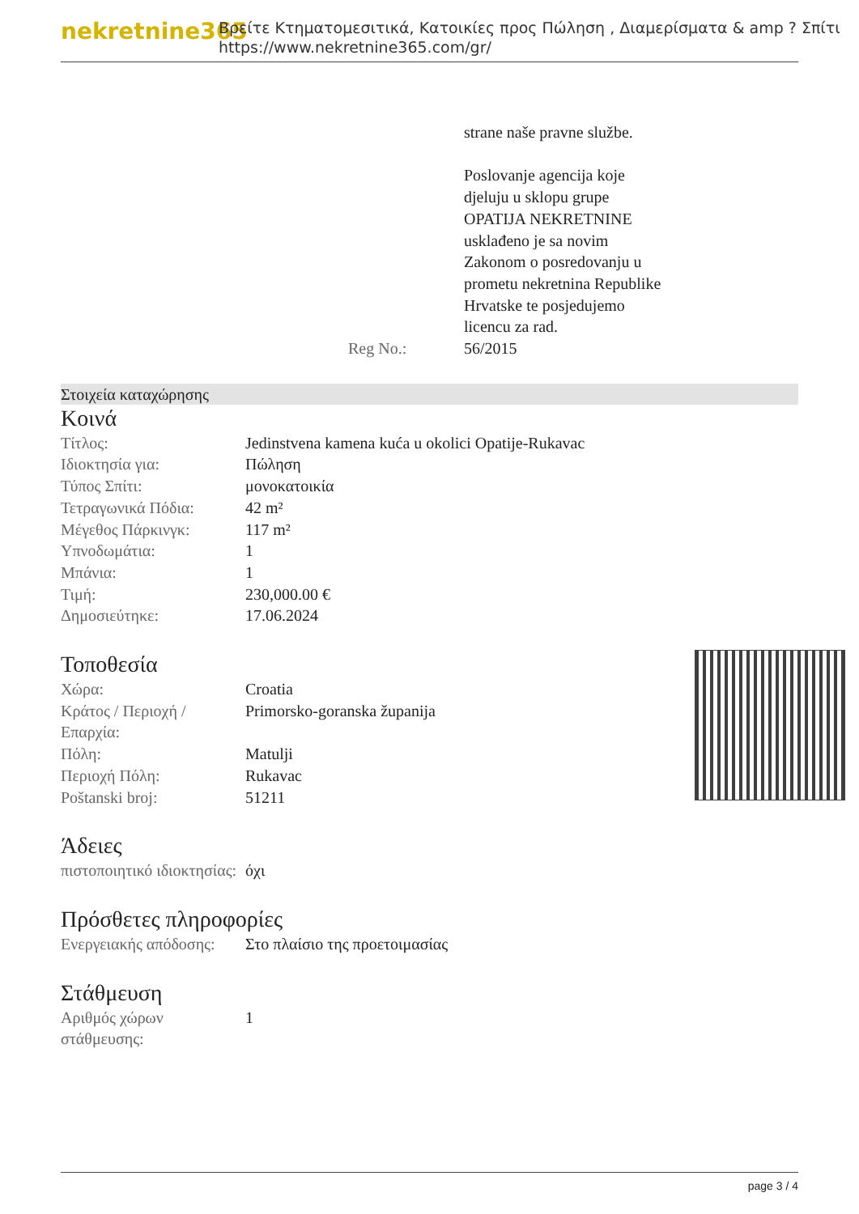nekretnine365
Βρείτε Κτηματομεσιτικά, Κατοικίες προς Πώληση , Διαμερίσματα & amp ? Σπίτι
https://www.nekretnine365.com/gr/
| | strane naše pravne službe. Poslovanje agencija koje djeluju u sklopu grupe OPATIJA NEKRETNINE usklađeno je sa novim Zakonom o posredovanju u prometu nekretnina Republike Hrvatske te posjedujemo licencu za rad. |
| Reg No.: | 56/2015 |
Στοιχεία καταχώρησης
Κοινά
| Τίτλος: | Jedinstvena kamena kuća u okolici Opatije-Rukavac |
| Ιδιοκτησία για: | Πώληση |
| Τύπος Σπίτι: | μονοκατοικία |
| Τετραγωνικά Πόδια: | 42 m² |
| Μέγεθος Πάρκινγκ: | 117 m² |
| Υπνοδωμάτια: | 1 |
| Μπάνια: | 1 |
| Τιμή: | 230,000.00 € |
| Δημοσιεύτηκε: | 17.06.2024 |
Τοποθεσία
| Χώρα: | Croatia |
| Κράτος / Περιοχή / Επαρχία: | Primorsko-goranska županija |
| Πόλη: | Matulji |
| Περιοχή Πόλη: | Rukavac |
| Poštanski broj: | 51211 |
Άδειες
| πιστοποιητικό ιδιοκτησίας: | όχι |
Πρόσθετες πληροφορίες
| Ενεργειακής απόδοσης: | Στο πλαίσιο της προετοιμασίας |
Στάθμευση
| Αριθμός χώρων στάθμευσης: | 1 |
page 3 / 4